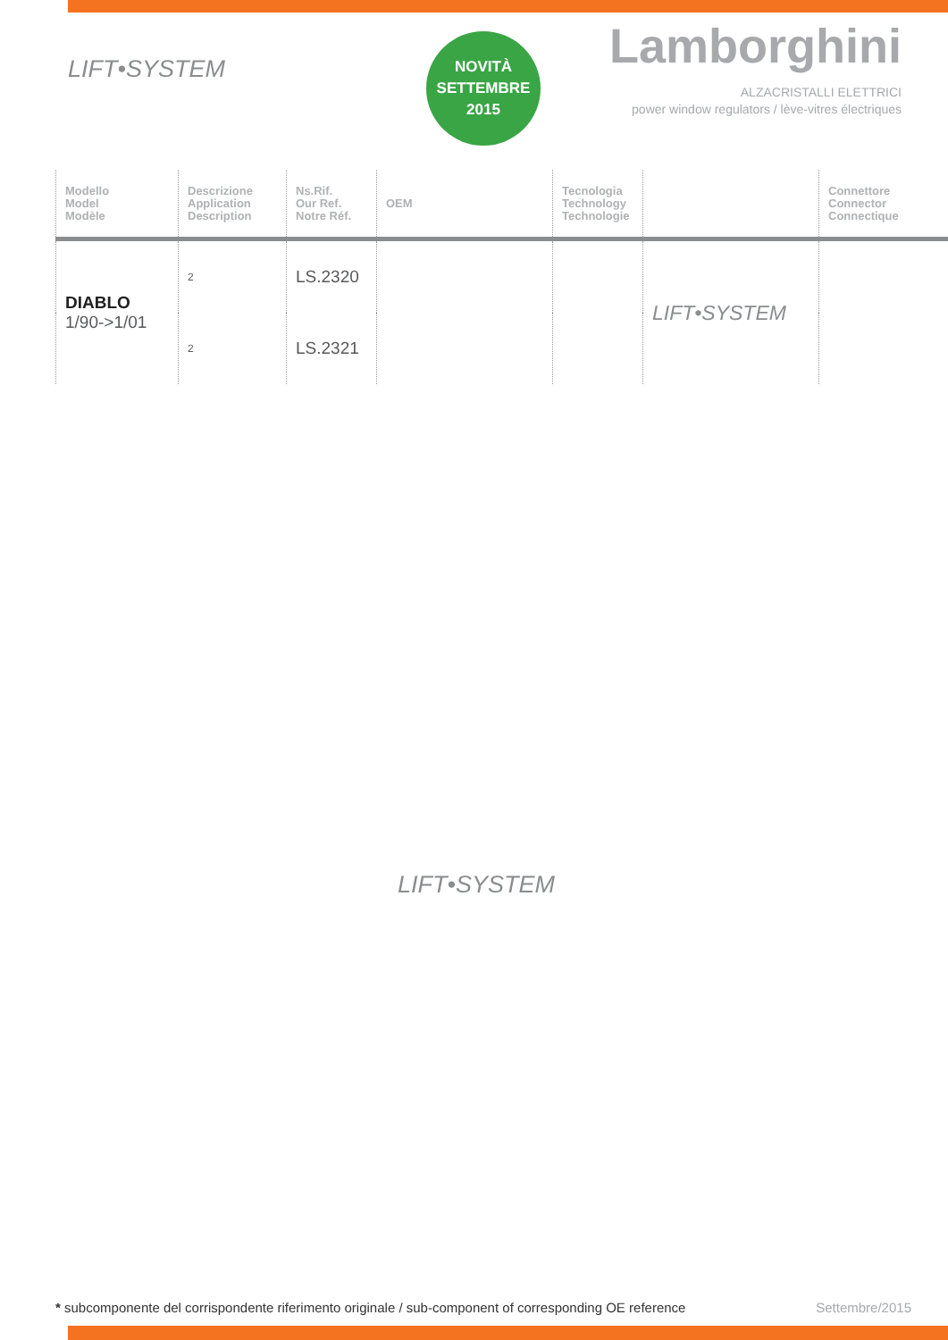LIFT•SYSTEM
NOVITÀ
SETTEMBRE
2015
Lamborghini
ALZACRISTALLI ELETTRICI
power window regulators / lève-vitres électriques
| Modello Model Modèle | Descrizione Application Description | Ns.Rif. Our Ref. Notre Réf. | OEM | Tecnologia Technology Technologie | | Connettore Connector Connectique |
| --- | --- | --- | --- | --- | --- | --- |
| DIABLO 1/90->1/01 | 2 | LS.2320 | | | LIFT•SYSTEM | |
| | 2 | LS.2321 | | | | |
LIFT•SYSTEM
* subcomponente del corrispondente riferimento originale / sub-component of corresponding OE reference
Settembre/2015